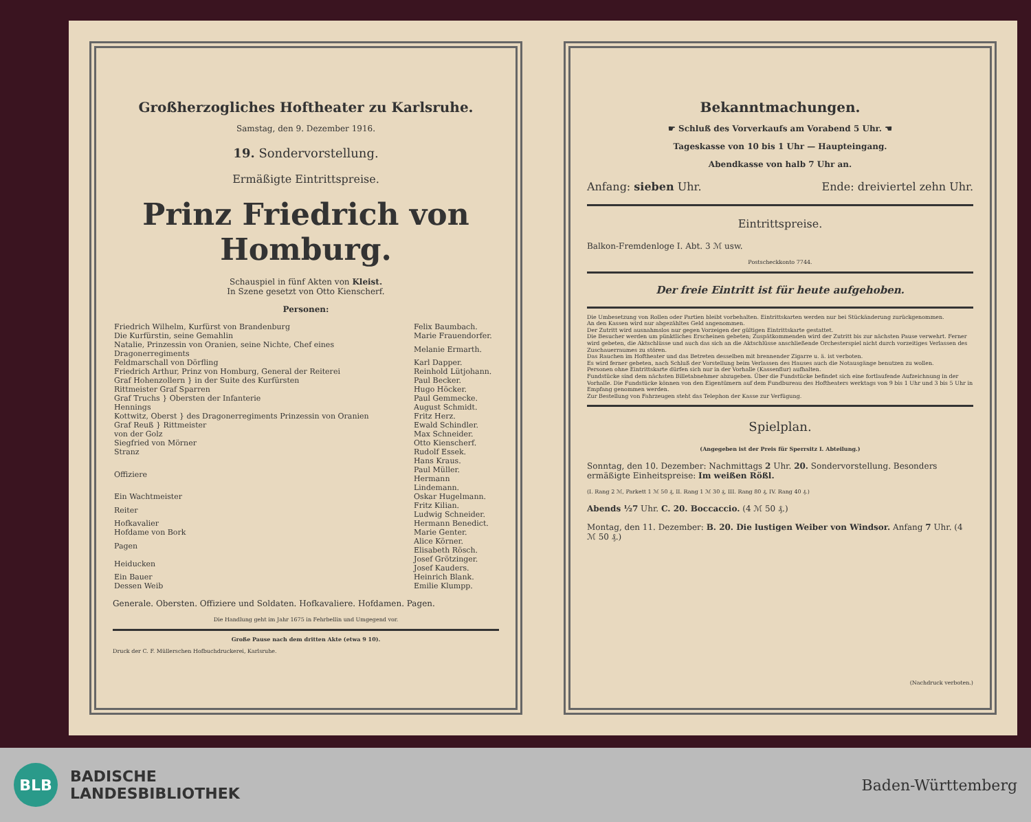Großherzogliches Hoftheater zu Karlsruhe.
Samstag, den 9. Dezember 1916.
19. Sondervorstellung.
Ermäßigte Eintrittspreise.
Prinz Friedrich von Homburg.
Schauspiel in fünf Akten von Kleist.
In Szene gesetzt von Otto Kienscherf.
Personen:
| Friedrich Wilhelm, Kurfürst von Brandenburg | Felix Baumbach. |
| Die Kurfürstin, seine Gemahlin | Marie Frauendorfer. |
| Natalie, Prinzessin von Oranien, seine Nichte, Chef eines Dragonerregiments | Melanie Ermarth. |
| Feldmarschall von Dörfling | Karl Dapper. |
| Friedrich Arthur, Prinz von Homburg, General der Reiterei | Reinhold Lütjohann. |
| Graf Hohenzollern } in der Suite des Kurfürsten | Paul Becker. |
| Rittmeister Graf Sparren | Hugo Höcker. |
| Graf Truchs } Obersten der Infanterie | Paul Gemmecke. |
| Hennings | August Schmidt. |
| Kottwitz, Oberst } des Dragonerregiments Prinzessin von Oranien | Fritz Herz. |
| Graf Reuß } Rittmeister | Ewald Schindler. |
| von der Golz | Max Schneider. |
| Siegfried von Mörner | Otto Kienscherf. |
| Stranz | Rudolf Essek. |
| Offiziere | Hans Kraus. |
| | Paul Müller. |
| | Hermann Lindemann. |
| Ein Wachtmeister | Oskar Hugelmann. |
| Reiter | Fritz Kilian. |
| | Ludwig Schneider. |
| Hofkavalier | Hermann Benedict. |
| Hofdame von Bork | Marie Genter. |
| Pagen | Alice Körner. |
| | Elisabeth Rösch. |
| Heiducken | Josef Grötzinger. |
| | Josef Kauders. |
| Ein Bauer | Heinrich Blank. |
| Dessen Weib | Emilie Klumpp. |
Generale. Obersten. Offiziere und Soldaten. Hofkavaliere. Hofdamen. Pagen.
Die Handlung geht im Jahr 1675 in Fehrbellin und Umgegend vor.
Große Pause nach dem dritten Akte (etwa 9 10).
Druck der C. F. Müllerschen Hofbuchdruckerei, Karlsruhe.
Bekanntmachungen.
☛ Schluß des Vorverkaufs am Vorabend 5 Uhr. ☚
Tageskasse von 10 bis 1 Uhr — Haupteingang.
Abendkasse von halb 7 Uhr an.
Anfang: sieben Uhr. Ende: dreiviertel zehn Uhr.
Eintrittspreise.
Balkon-Fremdenloge I. Abt. 3 ℳ usw.
Postscheckkonto 7744.
Der freie Eintritt ist für heute aufgehoben.
Die Umbesetzung von Rollen oder Partien bleibt vorbehalten. Eintrittskarten werden nur bei Stückänderung zurückgenommen.
An den Kassen wird nur abgezähltes Geld angenommen.
Der Zutritt wird ausnahmslos nur gegen Vorzeigen der gültigen Eintrittskarte gestattet.
Die Besucher werden um pünktliches Erscheinen gebeten; Zuspätkommenden wird der Zutritt bis zur nächsten Pause verwehrt. Ferner wird gebeten, die Aktschlüsse und auch das sich an die Aktschlüsse anschließende Orchesterspiel nicht durch vorzeitiges Verlassen des Zuschauerraumes zu stören.
Das Rauchen im Hoftheater und das Betreten desselben mit brennender Zigarre u. ä. ist verboten.
Es wird ferner gebeten, nach Schluß der Vorstellung beim Verlassen des Hauses auch die Notausgänge benutzen zu wollen.
Personen ohne Eintrittskarte dürfen sich nur in der Vorhalle (Kassenflur) aufhalten.
Fundstücke sind dem nächsten Billetabnehmer abzugeben. Über die Fundstücke befindet sich eine fortlaufende Aufzeichnung in der Vorhalle. Die Fundstücke können von den Eigentümern auf dem Fundbureau des Hoftheaters werktags von 9 bis 1 Uhr und 3 bis 5 Uhr in Empfang genommen werden.
Zur Bestellung von Fahrzeugen steht das Telephon der Kasse zur Verfügung.
Spielplan.
(Angegeben ist der Preis für Sperrsitz I. Abteilung.)
Sonntag, den 10. Dezember: Nachmittags 2 Uhr. 20. Sondervorstellung. Besonders ermäßigte Einheitspreise: Im weißen Rößl.
(I. Rang 2 ℳ, Parkett 1 ℳ 50 ₰, II. Rang 1 ℳ 30 ₰, III. Rang 80 ₰, IV. Rang 40 ₰.)
Abends ½7 Uhr. C. 20. Boccaccio. (4 ℳ 50 ₰.)
Montag, den 11. Dezember: B. 20. Die lustigen Weiber von Windsor. Anfang 7 Uhr. (4 ℳ 50 ₰.)
(Nachdruck verboten.)
BLB
BADISCHE
LANDESBIBLIOTHEK
Baden-Württemberg